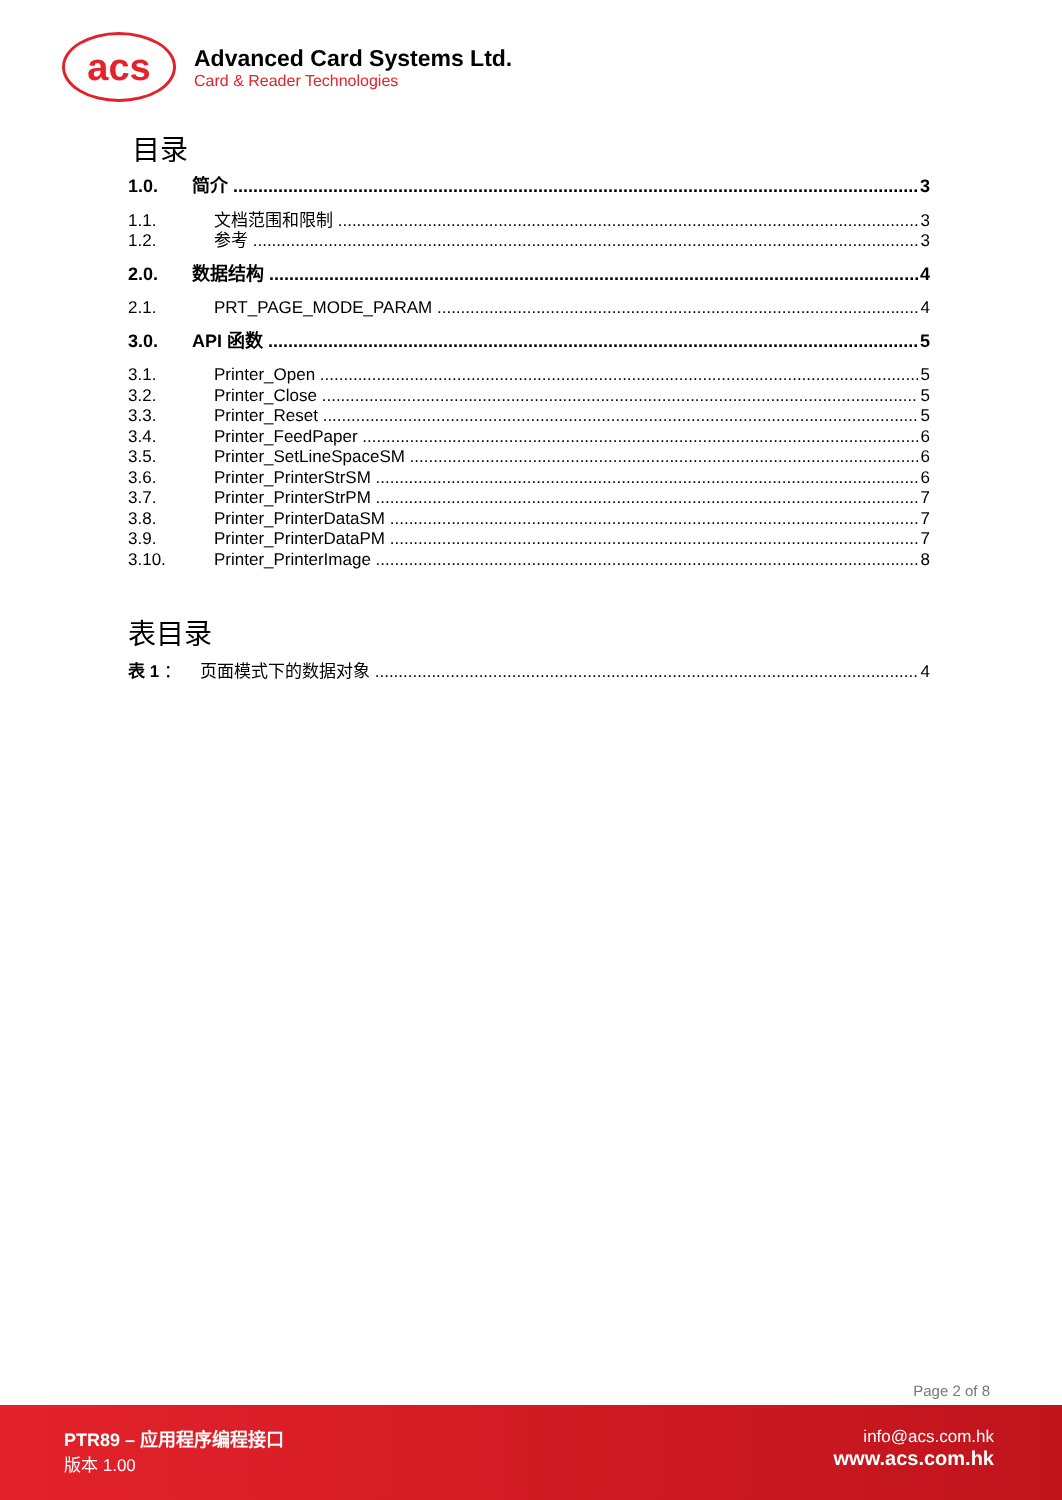acs
Advanced Card Systems Ltd.
Card & Reader Technologies
目录
1.0. 简介 3
1.1. 文档范围和限制 3
1.2. 参考 3
2.0. 数据结构 4
2.1. PRT_PAGE_MODE_PARAM 4
3.0. API 函数 5
3.1. Printer_Open 5
3.2. Printer_Close 5
3.3. Printer_Reset 5
3.4. Printer_FeedPaper 6
3.5. Printer_SetLineSpaceSM 6
3.6. Printer_PrinterStrSM 6
3.7. Printer_PrinterStrPM 7
3.8. Printer_PrinterDataSM 7
3.9. Printer_PrinterDataPM 7
3.10. Printer_PrinterImage 8
表目录
表 1 ： 页面模式下的数据对象 4
Page 2 of 8
PTR89 – 应用程序编程接口
版本 1.00
info@acs.com.hk
www.acs.com.hk